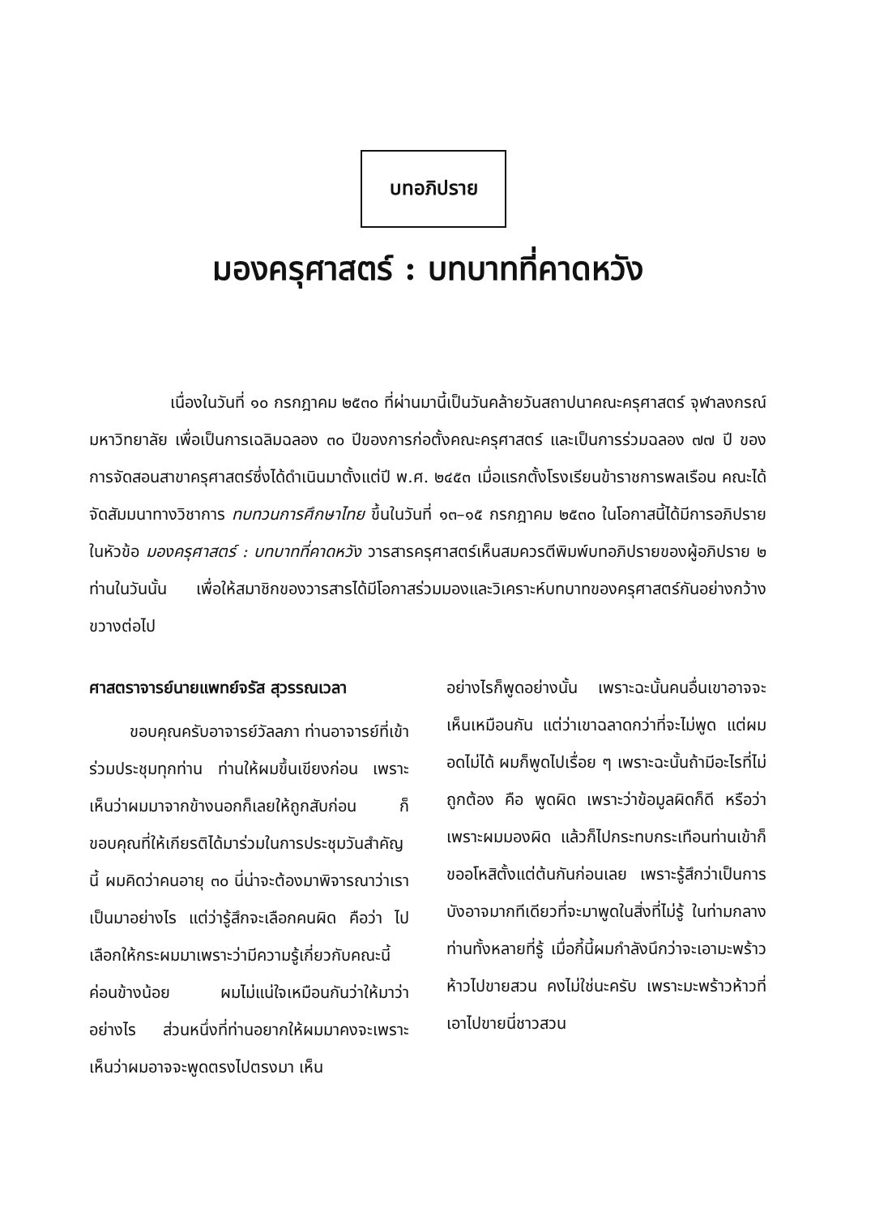บทอภิปราย
มองครุศาสตร์ : บทบาทที่คาดหวัง
เนื่องในวันที่ ๑๐ กรกฎาคม ๒๕๓๐ ที่ผ่านมานี้เป็นวันคล้ายวันสถาปนาคณะครุศาสตร์ จุฬาลงกรณ์มหาวิทยาลัย เพื่อเป็นการเฉลิมฉลอง ๓๐ ปีของการก่อตั้งคณะครุศาสตร์ และเป็นการร่วมฉลอง ๗๗ ปี ของการจัดสอนสาขาครุศาสตร์ซึ่งได้ดำเนินมาตั้งแต่ปี พ.ศ. ๒๔๕๓ เมื่อแรกตั้งโรงเรียนข้าราชการพลเรือน คณะได้จัดสัมมนาทางวิชาการ ทบทวนการศึกษาไทย ขึ้นในวันที่ ๑๓–๑๕ กรกฎาคม ๒๕๓๐ ในโอกาสนี้ได้มีการอภิปรายในหัวข้อ มองครุศาสตร์ : บทบาทที่คาดหวัง วารสารครุศาสตร์เห็นสมควรตีพิมพ์บทอภิปรายของผู้อภิปราย ๒ ท่านในวันนั้น เพื่อให้สมาชิกของวารสารได้มีโอกาสร่วมมองและวิเคราะห์บทบาทของครุศาสตร์กันอย่างกว้างขวางต่อไป
ศาสตราจารย์นายแพทย์จรัส สุวรรณเวลา
ขอบคุณครับอาจารย์วัลลภา ท่านอาจารย์ที่เข้าร่วมประชุมทุกท่าน ท่านให้ผมขึ้นเขียงก่อน เพราะเห็นว่าผมมาจากข้างนอกก็เลยให้ถูกสับก่อน ก็ขอบคุณที่ให้เกียรติได้มาร่วมในการประชุมวันสำคัญนี้ ผมคิดว่าคนอายุ ๓๐ นี่น่าจะต้องมาพิจารณาว่าเราเป็นมาอย่างไร แต่ว่ารู้สึกจะเลือกคนผิด คือว่า ไปเลือกให้กระผมมาเพราะว่ามีความรู้เกี่ยวกับคณะนี้ค่อนข้างน้อย ผมไม่แน่ใจเหมือนกันว่าให้มาว่าอย่างไร ส่วนหนึ่งที่ท่านอยากให้ผมมาคงจะเพราะเห็นว่าผมอาจจะพูดตรงไปตรงมา เห็น
อย่างไรก็พูดอย่างนั้น เพราะฉะนั้นคนอื่นเขาอาจจะเห็นเหมือนกัน แต่ว่าเขาฉลาดกว่าที่จะไม่พูด แต่ผมอดไม่ได้ ผมก็พูดไปเรื่อย ๆ เพราะฉะนั้นถ้ามีอะไรที่ไม่ถูกต้อง คือ พูดผิด เพราะว่าข้อมูลผิดก็ดี หรือว่าเพราะผมมองผิด แล้วก็ไปกระทบกระเทือนท่านเข้าก็ขออโหสิตั้งแต่ต้นกันก่อนเลย เพราะรู้สึกว่าเป็นการบังอาจมากทีเดียวที่จะมาพูดในสิ่งที่ไม่รู้ ในท่ามกลางท่านทั้งหลายที่รู้ เมื่อกี้นี้ผมกำลังนึกว่าจะเอามะพร้าวห้าวไปขายสวน คงไม่ใช่นะครับ เพราะมะพร้าวห้าวที่เอาไปขายนี่ชาวสวน